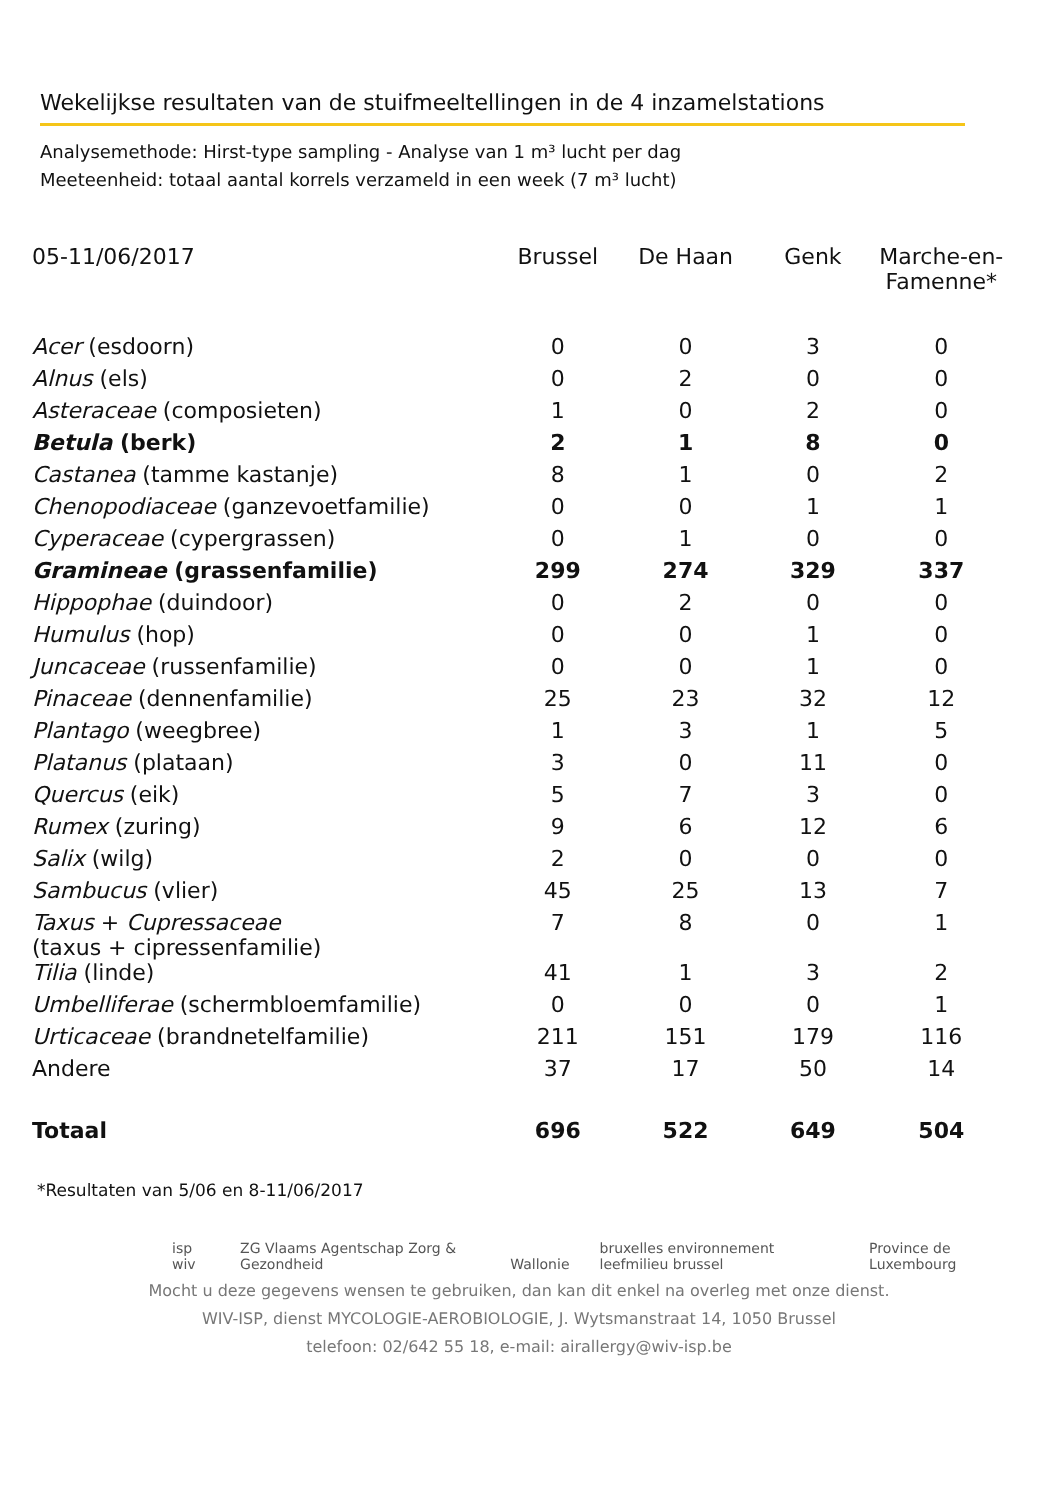Wekelijkse resultaten van de stuifmeeltellingen in de 4 inzamelstations
Analysemethode: Hirst-type sampling - Analyse van 1 m³ lucht per dag
Meeteenheid: totaal aantal korrels verzameld in een week (7 m³ lucht)
| 05-11/06/2017 | Brussel | De Haan | Genk | Marche-en-Famenne* |
| --- | --- | --- | --- | --- |
| Acer (esdoorn) | 0 | 0 | 3 | 0 |
| Alnus (els) | 0 | 2 | 0 | 0 |
| Asteraceae (composieten) | 1 | 0 | 2 | 0 |
| Betula (berk) | 2 | 1 | 8 | 0 |
| Castanea (tamme kastanje) | 8 | 1 | 0 | 2 |
| Chenopodiaceae (ganzevoetfamilie) | 0 | 0 | 1 | 1 |
| Cyperaceae (cypergrassen) | 0 | 1 | 0 | 0 |
| Gramineae (grassenfamilie) | 299 | 274 | 329 | 337 |
| Hippophae (duindoor) | 0 | 2 | 0 | 0 |
| Humulus (hop) | 0 | 0 | 1 | 0 |
| Juncaceae (russenfamilie) | 0 | 0 | 1 | 0 |
| Pinaceae (dennenfamilie) | 25 | 23 | 32 | 12 |
| Plantago (weegbree) | 1 | 3 | 1 | 5 |
| Platanus (plataan) | 3 | 0 | 11 | 0 |
| Quercus (eik) | 5 | 7 | 3 | 0 |
| Rumex (zuring) | 9 | 6 | 12 | 6 |
| Salix (wilg) | 2 | 0 | 0 | 0 |
| Sambucus (vlier) | 45 | 25 | 13 | 7 |
| Taxus + Cupressaceae (taxus + cipressenfamilie) | 7 | 8 | 0 | 1 |
| Tilia (linde) | 41 | 1 | 3 | 2 |
| Umbelliferae (schermbloemfamilie) | 0 | 0 | 0 | 1 |
| Urticaceae (brandnetelfamilie) | 211 | 151 | 179 | 116 |
| Andere | 37 | 17 | 50 | 14 |
| Totaal | 696 | 522 | 649 | 504 |
*Resultaten van 5/06 en 8-11/06/2017
isp wiv ZG Vlaams Agentschap Zorg & Gezondheid Wallonie bruxelles environnement leefmilieu brussel Province de Luxembourg
Mocht u deze gegevens wensen te gebruiken, dan kan dit enkel na overleg met onze dienst.
WIV-ISP, dienst MYCOLOGIE-AEROBIOLOGIE, J. Wytsmanstraat 14, 1050 Brussel
telefoon: 02/642 55 18, e-mail: airallergy@wiv-isp.be